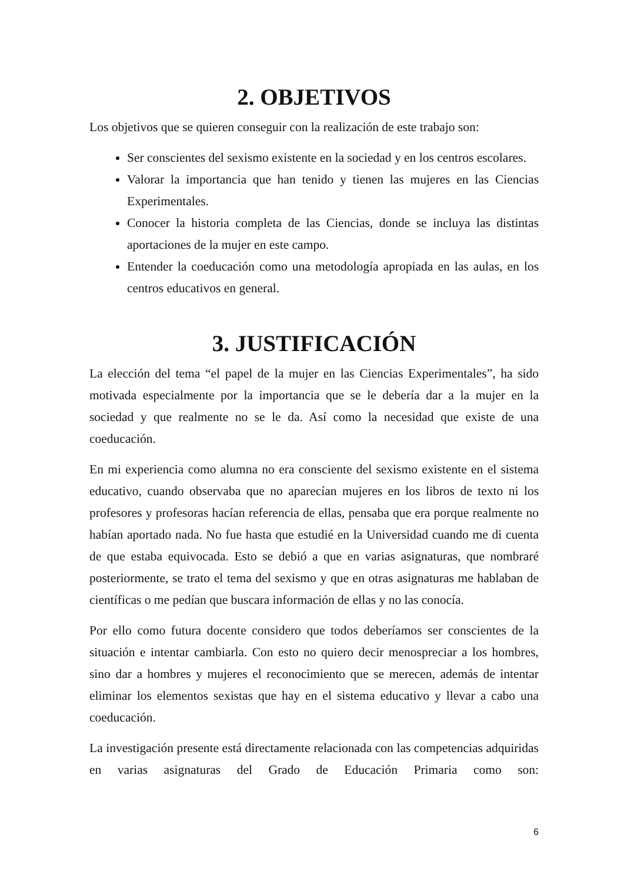2. OBJETIVOS
Los objetivos que se quieren conseguir con la realización de este trabajo son:
Ser conscientes del sexismo existente en la sociedad y en los centros escolares.
Valorar la importancia que han tenido y tienen las mujeres en las Ciencias Experimentales.
Conocer la historia completa de las Ciencias, donde se incluya las distintas aportaciones de la mujer en este campo.
Entender la coeducación como una metodología apropiada en las aulas, en los centros educativos en general.
3. JUSTIFICACIÓN
La elección del tema “el papel de la mujer en las Ciencias Experimentales”, ha sido motivada especialmente por la importancia que se le debería dar a la mujer en la sociedad y que realmente no se le da. Así como la necesidad que existe de una coeducación.
En mi experiencia como alumna no era consciente del sexismo existente en el sistema educativo, cuando observaba que no aparecían mujeres en los libros de texto ni los profesores y profesoras hacían referencia de ellas, pensaba que era porque realmente no habían aportado nada. No fue hasta que estudié en la Universidad cuando me di cuenta de que estaba equivocada. Esto se debió a que en varias asignaturas, que nombraré posteriormente, se trato el tema del sexismo y que en otras asignaturas me hablaban de científicas o me pedían que buscara información de ellas y no las conocía.
Por ello como futura docente considero que todos deberíamos ser conscientes de la situación e intentar cambiarla. Con esto no quiero decir menospreciar a los hombres, sino dar a hombres y mujeres el reconocimiento que se merecen, además de intentar eliminar los elementos sexistas que hay en el sistema educativo y llevar a cabo una coeducación.
La investigación presente está directamente relacionada con las competencias adquiridas en varias asignaturas del Grado de Educación Primaria como son:
6